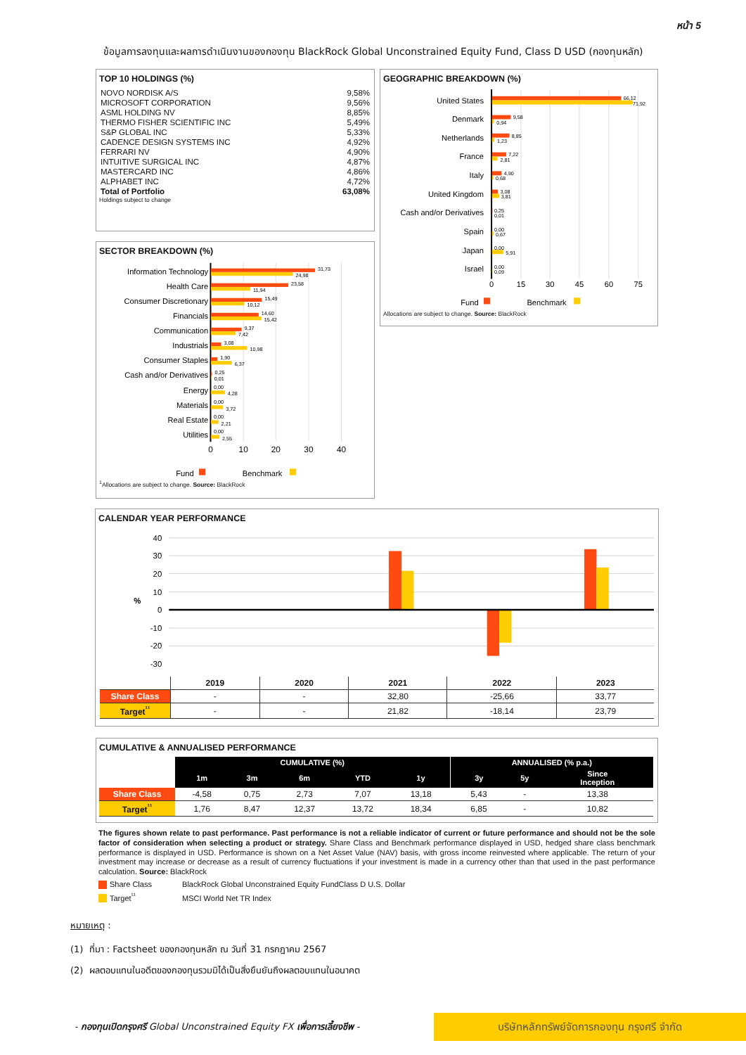หน้า 5
ข้อมูลการลงทุนและผลการดำเนินงานของกองทุน BlackRock Global Unconstrained Equity Fund, Class D USD (กองทุนหลัก)
TOP 10 HOLDINGS (%)
| NOVO NORDISK A/S | 9,58% |
| MICROSOFT CORPORATION | 9,56% |
| ASML HOLDING NV | 8,85% |
| THERMO FISHER SCIENTIFIC INC | 5,49% |
| S&P GLOBAL INC | 5,33% |
| CADENCE DESIGN SYSTEMS INC | 4,92% |
| FERRARI NV | 4,90% |
| INTUITIVE SURGICAL INC | 4,87% |
| MASTERCARD INC | 4,86% |
| ALPHABET INC | 4,72% |
| Total of Portfolio | 63,08% |
Holdings subject to change
SECTOR BREAKDOWN (%)
Information Technology
Health Care
Consumer Discretionary
Financials
Communication
Industrials
Consumer Staples
Cash and/or Derivatives
Energy
Materials
Real Estate
Utilities
31,73
24,98
23,58
11,94
15,49
10,12
14,60
15,42
9,37
7,42
3,08
10,98
1,90
6,37
0,25
0,01
0,00
4,28
0,00
3,72
0,00
2,21
0,00
2,55
0
10
20
30
40
Fund
Benchmark
<sup>1</sup> Allocations are subject to change. Source: BlackRock
GEOGRAPHIC BREAKDOWN (%)
United States
Denmark
Netherlands
France
Italy
United Kingdom
Cash and/or Derivatives
Spain
Japan
Israel
66,12
71,92
9,58
0,94
8,85
1,23
7,22
2,81
4,90
0,68
3,08
3,81
0,25
0,01
0,00
0,67
0,00
5,91
0,00
0,09
0
15
30
45
60
75
Fund
Benchmark
Allocations are subject to change. Source: BlackRock
CALENDAR YEAR PERFORMANCE
40
30
20
10
0
-10
-20
-30
%
| | 2019 | 2020 | 2021 | 2022 | 2023 |
| --- | --- | --- | --- | --- | --- |
| Share Class | - | - | 32,80 | -25,66 | 33,77 |
| Target<sup>¹¹</sup> | - | - | 21,82 | -18,14 | 23,79 |
CUMULATIVE & ANNUALISED PERFORMANCE
| | CUMULATIVE (%) | | | | | ANNUALISED (% p.a.) | | |
| | 1m | 3m | 6m | YTD | 1y | 3y | 5y | Since Inception |
| Share Class | -4,58 | 0,75 | 2,73 | 7,07 | 13,18 | 5,43 | - | 13,38 |
| Target<sup>¹¹</sup> | 1,76 | 8,47 | 12,37 | 13,72 | 18,34 | 6,85 | - | 10,82 |
The figures shown relate to past performance. Past performance is not a reliable indicator of current or future performance and should not be the sole factor of consideration when selecting a product or strategy. Share Class and Benchmark performance displayed in USD, hedged share class benchmark performance is displayed in USD. Performance is shown on a Net Asset Value (NAV) basis, with gross income reinvested where applicable. The return of your investment may increase or decrease as a result of currency fluctuations if your investment is made in a currency other than that used in the past performance calculation. Source: BlackRock
Share Class BlackRock Global Unconstrained Equity FundClass D U.S. Dollar
Target<sup>¹¹</sup> MSCI World Net TR Index
หมายเหตุ :
(1) ที่มา : Factsheet ของกองทุนหลัก ณ วันที่ 31 กรกฎาคม 2567
(2) ผลตอบแทนในอดีตของกองทุนรวมมิได้เป็นสิ่งยืนยันถึงผลตอบแทนในอนาคต
- กองทุนเปิดกรุงศรี Global Unconstrained Equity FX เพื่อการเลี้ยงชีพ -
บริษัทหลักทรัพย์จัดการกองทุน กรุงศรี จำกัด